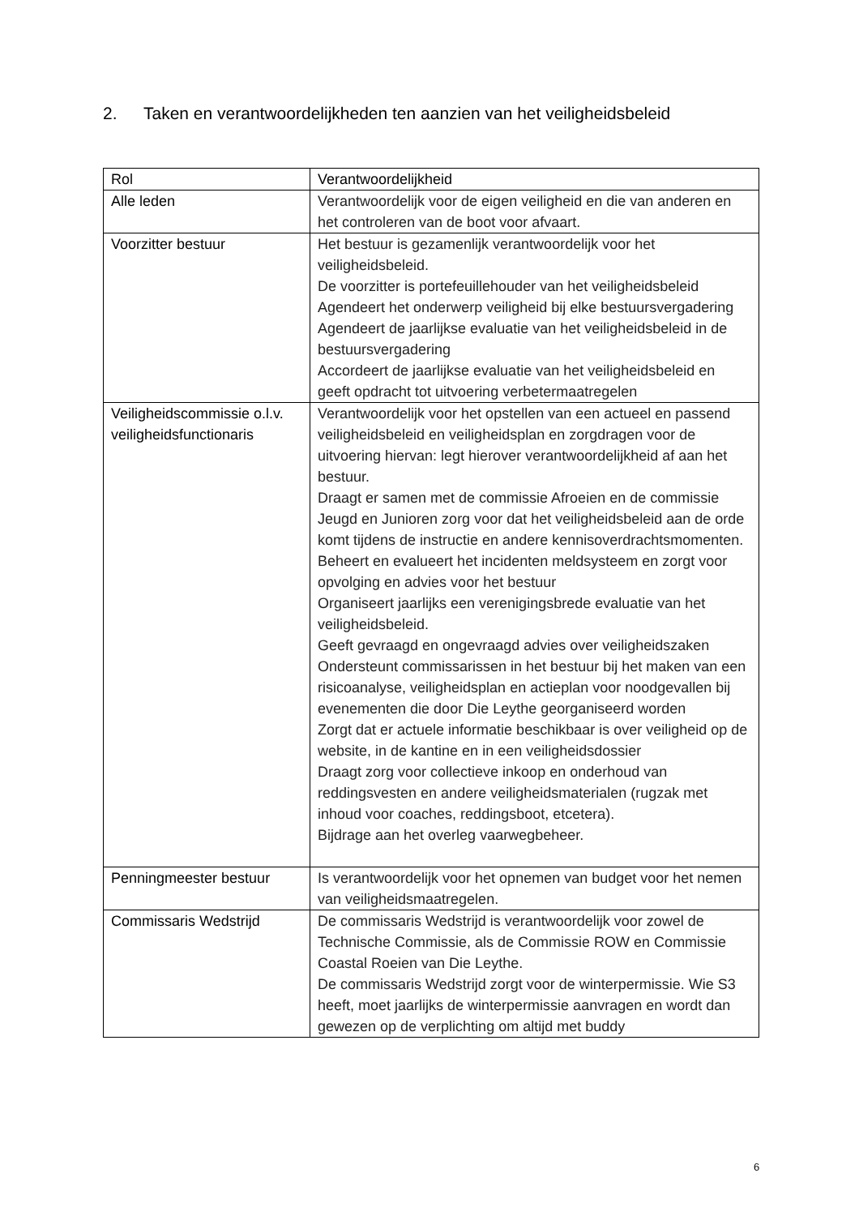2. Taken en verantwoordelijkheden ten aanzien van het veiligheidsbeleid
| Rol | Verantwoordelijkheid |
| --- | --- |
| Alle leden | Verantwoordelijk voor de eigen veiligheid en die van anderen en het controleren van de boot voor afvaart. |
| Voorzitter bestuur | Het bestuur is gezamenlijk verantwoordelijk voor het veiligheidsbeleid. De voorzitter is portefeuillehouder van het veiligheidsbeleid Agendeert het onderwerp veiligheid bij elke bestuursvergadering Agendeert de jaarlijkse evaluatie van het veiligheidsbeleid in de bestuursvergadering Accordeert de jaarlijkse evaluatie van het veiligheidsbeleid en geeft opdracht tot uitvoering verbetermaatregelen |
| Veiligheidscommissie o.l.v. veiligheidsfunctionaris | Verantwoordelijk voor het opstellen van een actueel en passend veiligheidsbeleid en veiligheidsplan en zorgdragen voor de uitvoering hiervan: legt hierover verantwoordelijkheid af aan het bestuur. Draagt er samen met de commissie Afroeien en de commissie Jeugd en Junioren zorg voor dat het veiligheidsbeleid aan de orde komt tijdens de instructie en andere kennisoverdrachtsmomenten. Beheert en evalueert het incidenten meldsysteem en zorgt voor opvolging en advies voor het bestuur Organiseert jaarlijks een verenigingsbrede evaluatie van het veiligheidsbeleid. Geeft gevraagd en ongevraagd advies over veiligheidszaken Ondersteunt commissarissen in het bestuur bij het maken van een risicoanalyse, veiligheidsplan en actieplan voor noodgevallen bij evenementen die door Die Leythe georganiseerd worden Zorgt dat er actuele informatie beschikbaar is over veiligheid op de website, in de kantine en in een veiligheidsdossier Draagt zorg voor collectieve inkoop en onderhoud van reddingsvesten en andere veiligheidsmaterialen (rugzak met inhoud voor coaches, reddingsboot, etcetera). Bijdrage aan het overleg vaarwegbeheer. |
| Penningmeester bestuur | Is verantwoordelijk voor het opnemen van budget voor het nemen van veiligheidsmaatregelen. |
| Commissaris Wedstrijd | De commissaris Wedstrijd is verantwoordelijk voor zowel de Technische Commissie, als de Commissie ROW en Commissie Coastal Roeien van Die Leythe. De commissaris Wedstrijd zorgt voor de winterpermissie. Wie S3 heeft, moet jaarlijks de winterpermissie aanvragen en wordt dan gewezen op de verplichting om altijd met buddy |
6